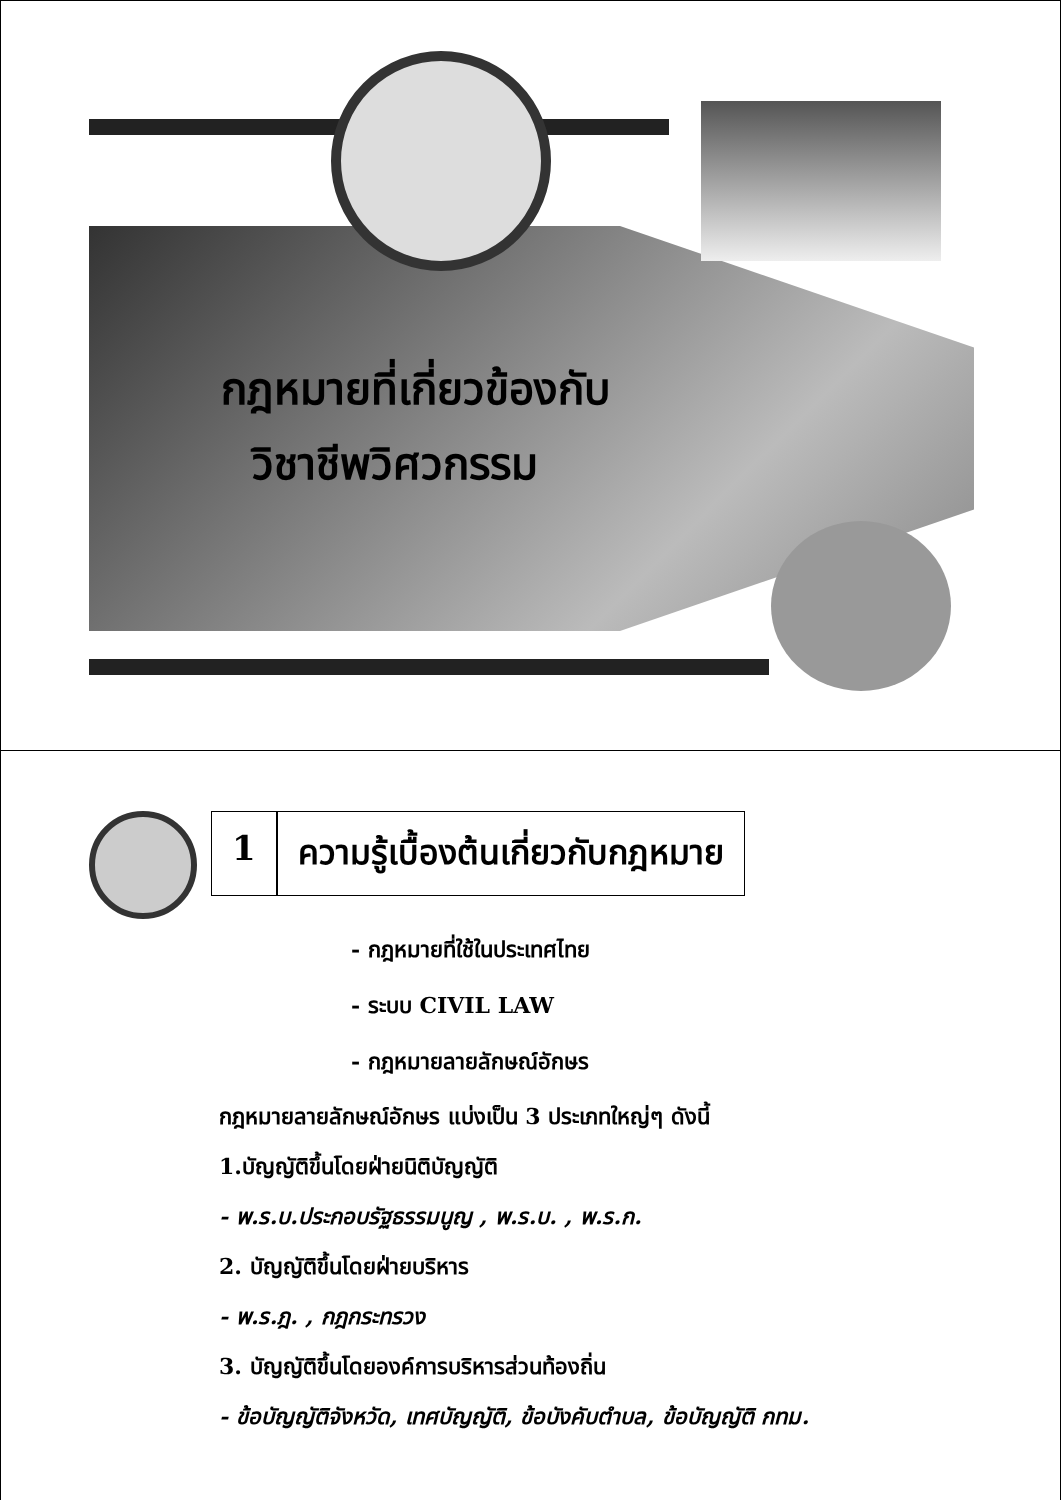กฎหมายที่เกี่ยวข้องกับ
วิชาชีพวิศวกรรม
1 ความรู้เบื้องต้นเกี่ยวกับกฎหมาย
- กฎหมายที่ใช้ในประเทศไทย
- ระบบ CIVIL LAW
- กฎหมายลายลักษณ์อักษร
กฎหมายลายลักษณ์อักษร แบ่งเป็น 3 ประเภทใหญ่ๆ ดังนี้
1.บัญญัติขึ้นโดยฝ่ายนิติบัญญัติ
- พ.ร.บ.ประกอบรัฐธรรมนูญ , พ.ร.บ. , พ.ร.ก.
2. บัญญัติขึ้นโดยฝ่ายบริหาร
- พ.ร.ฎ. , กฎกระทรวง
3. บัญญัติขึ้นโดยองค์การบริหารส่วนท้องถิ่น
- ข้อบัญญัติจังหวัด, เทศบัญญัติ, ข้อบังคับตำบล, ข้อบัญญัติ กทม.